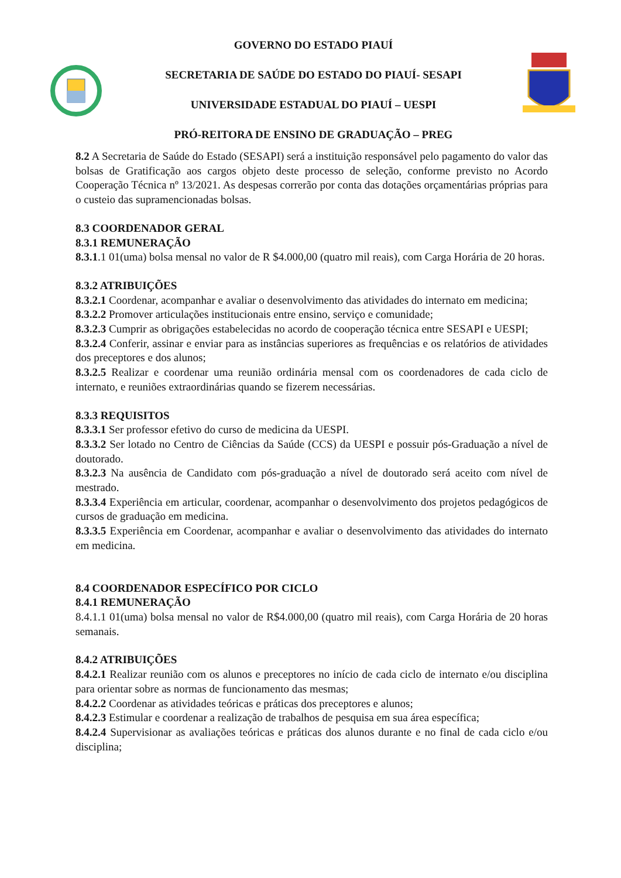GOVERNO DO ESTADO PIAUÍ
SECRETARIA DE SAÚDE DO ESTADO DO PIAUÍ- SESAPI
UNIVERSIDADE ESTADUAL DO PIAUÍ – UESPI
PRÓ-REITORA DE ENSINO DE GRADUAÇÃO – PREG
8.2 A Secretaria de Saúde do Estado (SESAPI) será a instituição responsável pelo pagamento do valor das bolsas de Gratificação aos cargos objeto deste processo de seleção, conforme previsto no Acordo Cooperação Técnica nº 13/2021. As despesas correrão por conta das dotações orçamentárias próprias para o custeio das supramencionadas bolsas.
8.3 COORDENADOR GERAL
8.3.1 REMUNERAÇÃO
8.3.1.1 01(uma) bolsa mensal no valor de R $4.000,00 (quatro mil reais), com Carga Horária de 20 horas.
8.3.2 ATRIBUIÇÕES
8.3.2.1 Coordenar, acompanhar e avaliar o desenvolvimento das atividades do internato em medicina;
8.3.2.2 Promover articulações institucionais entre ensino, serviço e comunidade;
8.3.2.3 Cumprir as obrigações estabelecidas no acordo de cooperação técnica entre SESAPI e UESPI;
8.3.2.4 Conferir, assinar e enviar para as instâncias superiores as frequências e os relatórios de atividades dos preceptores e dos alunos;
8.3.2.5 Realizar e coordenar uma reunião ordinária mensal com os coordenadores de cada ciclo de internato, e reuniões extraordinárias quando se fizerem necessárias.
8.3.3 REQUISITOS
8.3.3.1 Ser professor efetivo do curso de medicina da UESPI.
8.3.3.2 Ser lotado no Centro de Ciências da Saúde (CCS) da UESPI e possuir pós-Graduação a nível de doutorado.
8.3.2.3 Na ausência de Candidato com pós-graduação a nível de doutorado será aceito com nível de mestrado.
8.3.3.4 Experiência em articular, coordenar, acompanhar o desenvolvimento dos projetos pedagógicos de cursos de graduação em medicina.
8.3.3.5 Experiência em Coordenar, acompanhar e avaliar o desenvolvimento das atividades do internato em medicina.
8.4 COORDENADOR ESPECÍFICO POR CICLO
8.4.1 REMUNERAÇÃO
8.4.1.1 01(uma) bolsa mensal no valor de R$4.000,00 (quatro mil reais), com Carga Horária de 20 horas semanais.
8.4.2 ATRIBUIÇÕES
8.4.2.1 Realizar reunião com os alunos e preceptores no início de cada ciclo de internato e/ou disciplina para orientar sobre as normas de funcionamento das mesmas;
8.4.2.2 Coordenar as atividades teóricas e práticas dos preceptores e alunos;
8.4.2.3 Estimular e coordenar a realização de trabalhos de pesquisa em sua área específica;
8.4.2.4 Supervisionar as avaliações teóricas e práticas dos alunos durante e no final de cada ciclo e/ou disciplina;